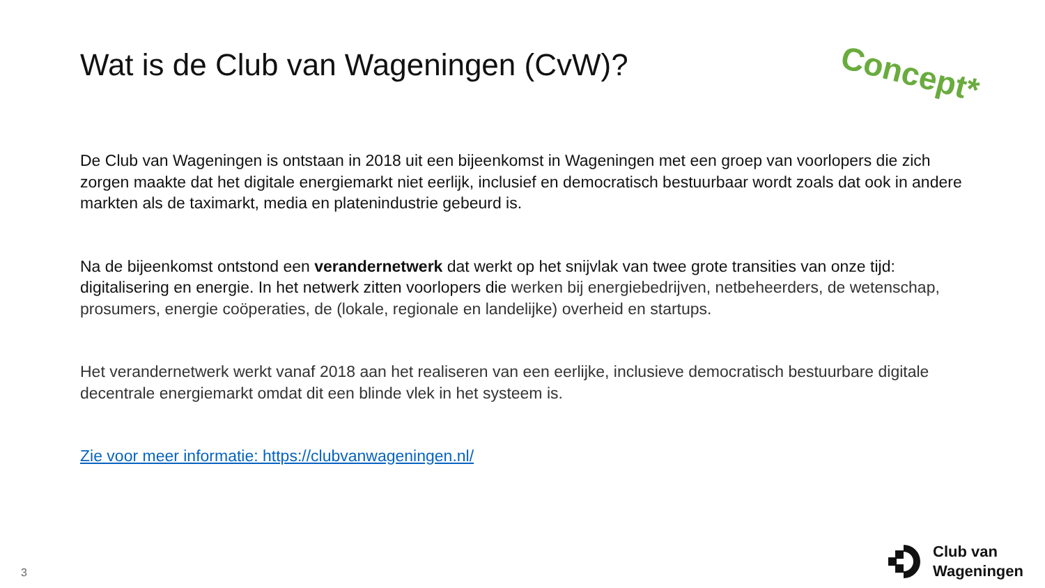Wat is de Club van Wageningen (CvW)?
Concept*
De Club van Wageningen is ontstaan in 2018 uit een bijeenkomst in Wageningen met een groep van voorlopers die zich zorgen maakte dat het digitale energiemarkt niet eerlijk, inclusief en democratisch bestuurbaar wordt zoals dat ook in andere markten als de taximarkt, media en platenindustrie gebeurd is.
Na de bijeenkomst ontstond een verandernetwerk dat werkt op het snijvlak van twee grote transities van onze tijd: digitalisering en energie. In het netwerk zitten voorlopers die werken bij energiebedrijven, netbeheerders, de wetenschap, prosumers, energie coöperaties, de (lokale, regionale en landelijke) overheid en startups.
Het verandernetwerk werkt vanaf 2018 aan het realiseren van een eerlijke, inclusieve democratisch bestuurbare digitale decentrale energiemarkt omdat dit een blinde vlek in het systeem is.
Zie voor meer informatie: https://clubvanwageningen.nl/
3
Club van
Wageningen